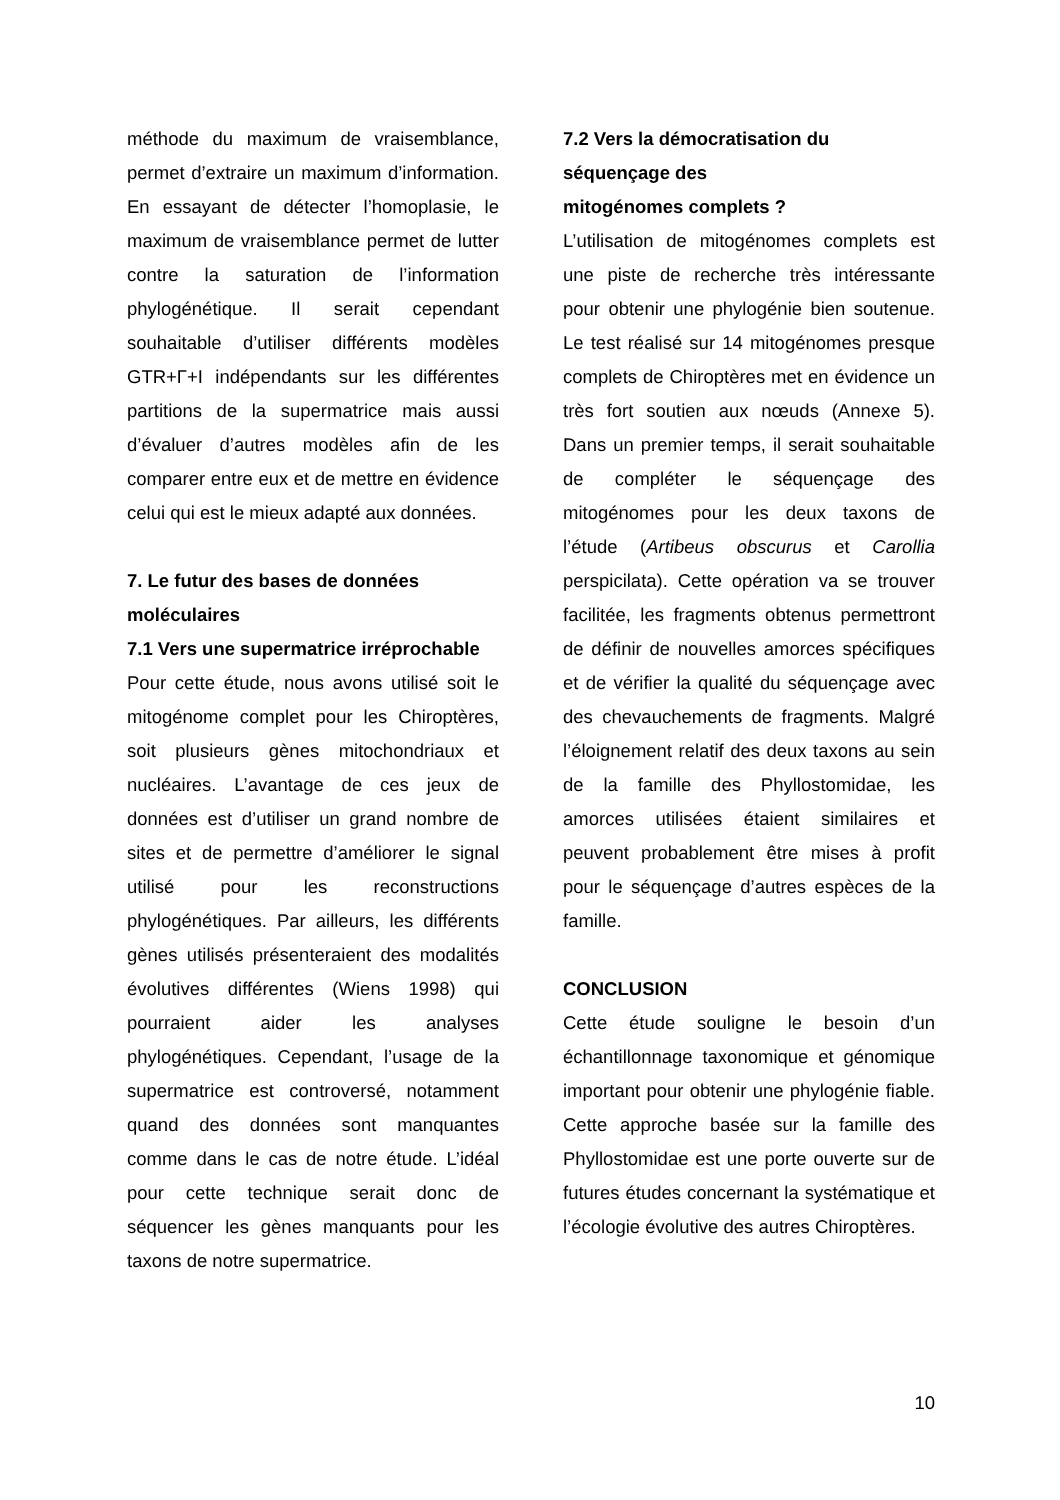méthode du maximum de vraisemblance, permet d’extraire un maximum d’information. En essayant de détecter l’homoplasie, le maximum de vraisemblance permet de lutter contre la saturation de l’information phylogénétique. Il serait cependant souhaitable d’utiliser différents modèles GTR+Γ+I indépendants sur les différentes partitions de la supermatrice mais aussi d’évaluer d’autres modèles afin de les comparer entre eux et de mettre en évidence celui qui est le mieux adapté aux données.
7. Le futur des bases de données moléculaires
7.1 Vers une supermatrice irréprochable
Pour cette étude, nous avons utilisé soit le mitogénome complet pour les Chiroptères, soit plusieurs gènes mitochondriaux et nucléaires. L’avantage de ces jeux de données est d’utiliser un grand nombre de sites et de permettre d’améliorer le signal utilisé pour les reconstructions phylogénétiques. Par ailleurs, les différents gènes utilisés présenteraient des modalités évolutives différentes (Wiens 1998) qui pourraient aider les analyses phylogénétiques. Cependant, l’usage de la supermatrice est controversé, notamment quand des données sont manquantes comme dans le cas de notre étude. L’idéal pour cette technique serait donc de séquencer les gènes manquants pour les taxons de notre supermatrice.
7.2 Vers la démocratisation du séquençage des
mitogénomes complets ?
L’utilisation de mitogénomes complets est une piste de recherche très intéressante pour obtenir une phylogénie bien soutenue. Le test réalisé sur 14 mitogénomes presque complets de Chiroptères met en évidence un très fort soutien aux nœuds (Annexe 5). Dans un premier temps, il serait souhaitable de compléter le séquençage des mitogénomes pour les deux taxons de l’étude (Artibeus obscurus et Carollia perspicilata). Cette opération va se trouver facilitée, les fragments obtenus permettront de définir de nouvelles amorces spécifiques et de vérifier la qualité du séquençage avec des chevauchements de fragments. Malgré l’éloignement relatif des deux taxons au sein de la famille des Phyllostomidae, les amorces utilisées étaient similaires et peuvent probablement être mises à profit pour le séquençage d’autres espèces de la famille.
CONCLUSION
Cette étude souligne le besoin d’un échantillonnage taxonomique et génomique important pour obtenir une phylogénie fiable. Cette approche basée sur la famille des Phyllostomidae est une porte ouverte sur de futures études concernant la systématique et l’écologie évolutive des autres Chiroptères.
10